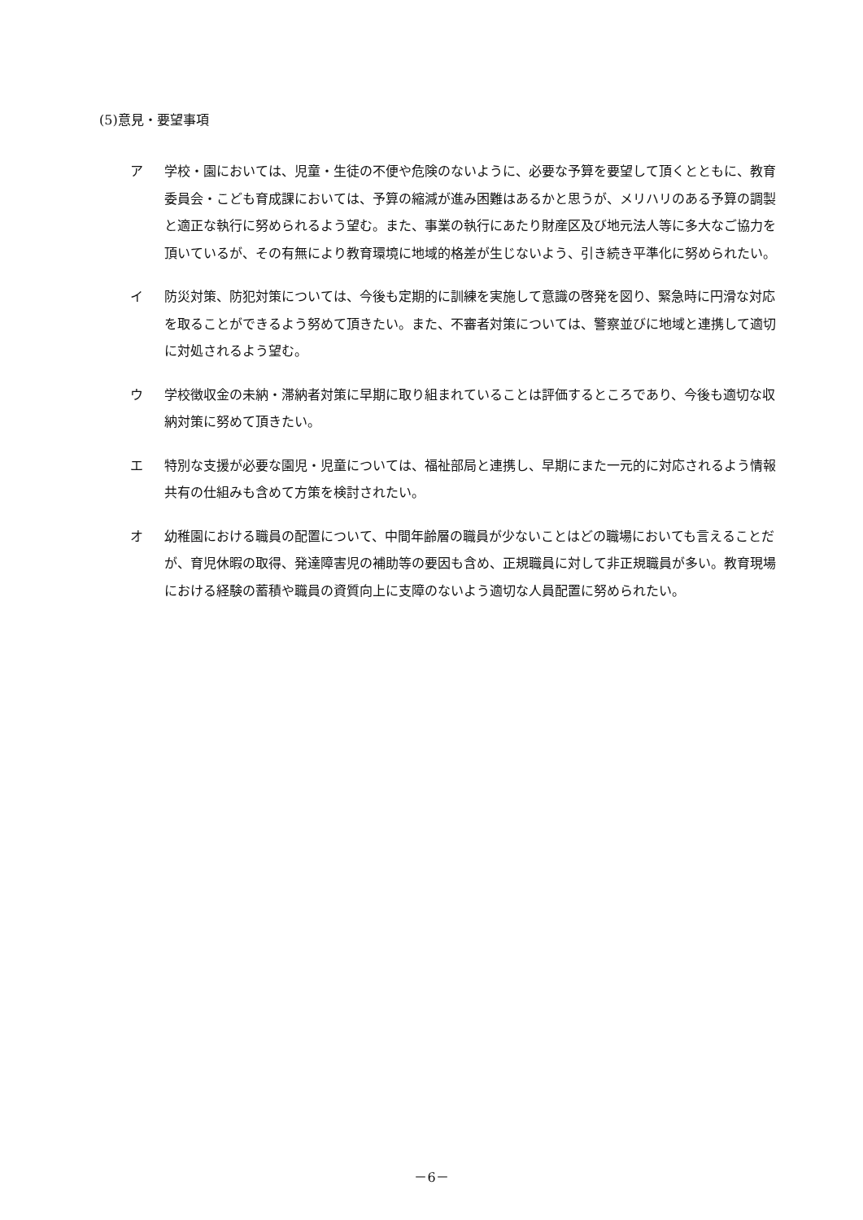(5)意見・要望事項
ア 学校・園においては、児童・生徒の不便や危険のないように、必要な予算を要望して頂くとともに、教育委員会・こども育成課においては、予算の縮減が進み困難はあるかと思うが、メリハリのある予算の調製と適正な執行に努められるよう望む。また、事業の執行にあたり財産区及び地元法人等に多大なご協力を頂いているが、その有無により教育環境に地域的格差が生じないよう、引き続き平準化に努められたい。
イ 防災対策、防犯対策については、今後も定期的に訓練を実施して意識の啓発を図り、緊急時に円滑な対応を取ることができるよう努めて頂きたい。また、不審者対策については、警察並びに地域と連携して適切に対処されるよう望む。
ウ 学校徴収金の未納・滞納者対策に早期に取り組まれていることは評価するところであり、今後も適切な収納対策に努めて頂きたい。
エ 特別な支援が必要な園児・児童については、福祉部局と連携し、早期にまた一元的に対応されるよう情報共有の仕組みも含めて方策を検討されたい。
オ 幼稚園における職員の配置について、中間年齢層の職員が少ないことはどの職場においても言えることだが、育児休暇の取得、発達障害児の補助等の要因も含め、正規職員に対して非正規職員が多い。教育現場における経験の蓄積や職員の資質向上に支障のないよう適切な人員配置に努められたい。
－6－